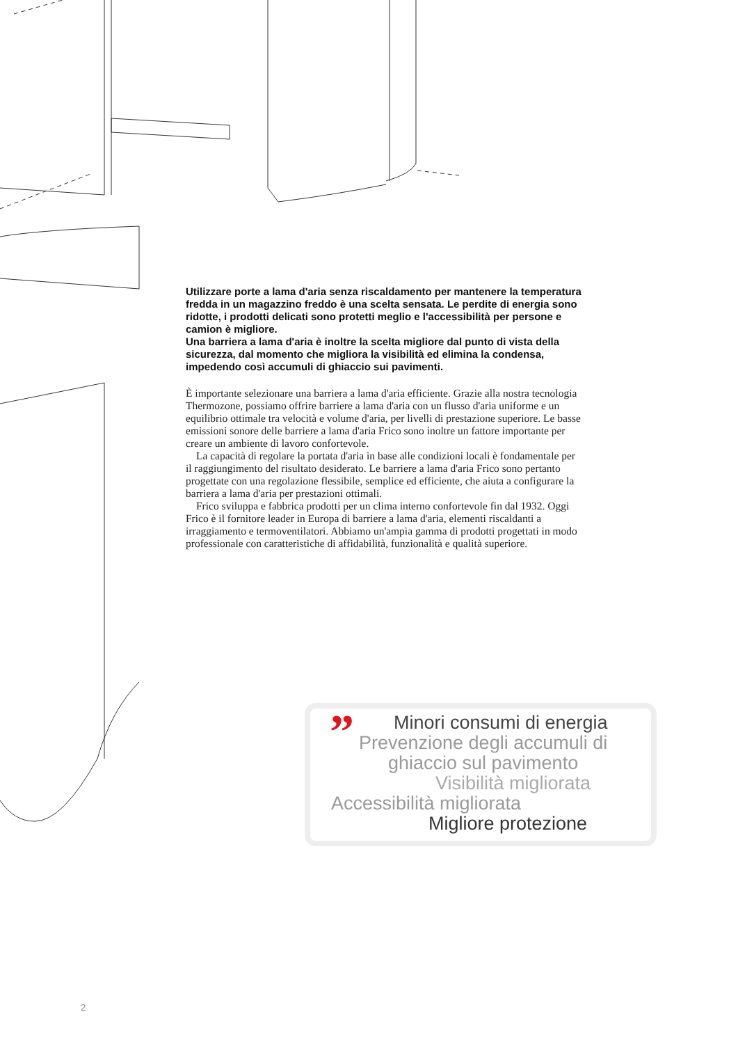Utilizzare porte a lama d'aria senza riscaldamento per mantenere la temperatura fredda in un magazzino freddo è una scelta sensata. Le perdite di energia sono ridotte, i prodotti delicati sono protetti meglio e l'accessibilità per persone e camion è migliore.
Una barriera a lama d'aria è inoltre la scelta migliore dal punto di vista della sicurezza, dal momento che migliora la visibilità ed elimina la condensa, impedendo così accumuli di ghiaccio sui pavimenti.
È importante selezionare una barriera a lama d'aria efficiente. Grazie alla nostra tecnologia Thermozone, possiamo offrire barriere a lama d'aria con un flusso d'aria uniforme e un equilibrio ottimale tra velocità e volume d'aria, per livelli di prestazione superiore. Le basse emissioni sonore delle barriere a lama d'aria Frico sono inoltre un fattore importante per creare un ambiente di lavoro confortevole.
La capacità di regolare la portata d'aria in base alle condizioni locali è fondamentale per il raggiungimento del risultato desiderato. Le barriere a lama d'aria Frico sono pertanto progettate con una regolazione flessibile, semplice ed efficiente, che aiuta a configurare la barriera a lama d'aria per prestazioni ottimali.
Frico sviluppa e fabbrica prodotti per un clima interno confortevole fin dal 1932. Oggi Frico è il fornitore leader in Europa di barriere a lama d'aria, elementi riscaldanti a irraggiamento e termoventilatori. Abbiamo un'ampia gamma di prodotti progettati in modo professionale con caratteristiche di affidabilità, funzionalità e qualità superiore.
”
Minori consumi di energia
Prevenzione degli accumuli di
ghiaccio sul pavimento
Visibilità migliorata
Accessibilità migliorata
Migliore protezione
2